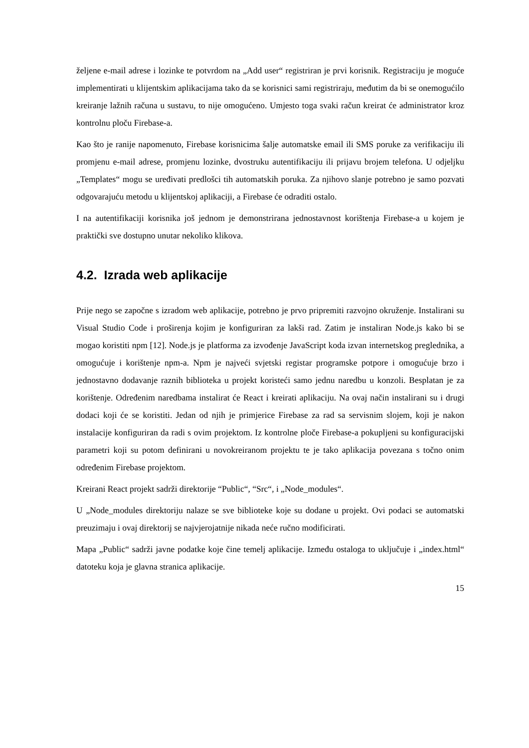željene e-mail adrese i lozinke te potvrdom na „Add user“ registriran je prvi korisnik. Registraciju je moguće implementirati u klijentskim aplikacijama tako da se korisnici sami registriraju, međutim da bi se onemogućilo kreiranje lažnih računa u sustavu, to nije omogućeno. Umjesto toga svaki račun kreirat će administrator kroz kontrolnu ploču Firebase-a.
Kao što je ranije napomenuto, Firebase korisnicima šalje automatske email ili SMS poruke za verifikaciju ili promjenu e-mail adrese, promjenu lozinke, dvostruku autentifikaciju ili prijavu brojem telefona. U odjeljku „Templates“ mogu se uređivati predlošci tih automatskih poruka. Za njihovo slanje potrebno je samo pozvati odgovarajuću metodu u klijentskoj aplikaciji, a Firebase će odraditi ostalo.
I na autentifikaciji korisnika još jednom je demonstrirana jednostavnost korištenja Firebase-a u kojem je praktički sve dostupno unutar nekoliko klikova.
4.2. Izrada web aplikacije
Prije nego se započne s izradom web aplikacije, potrebno je prvo pripremiti razvojno okruženje. Instalirani su Visual Studio Code i proširenja kojim je konfiguriran za lakši rad. Zatim je instaliran Node.js kako bi se mogao koristiti npm [12]. Node.js je platforma za izvođenje JavaScript koda izvan internetskog preglednika, a omogućuje i korištenje npm-a. Npm je najveći svjetski registar programske potpore i omogućuje brzo i jednostavno dodavanje raznih biblioteka u projekt koristeći samo jednu naredbu u konzoli. Besplatan je za korištenje. Određenim naredbama instalirat će React i kreirati aplikaciju. Na ovaj način instalirani su i drugi dodaci koji će se koristiti. Jedan od njih je primjerice Firebase za rad sa servisnim slojem, koji je nakon instalacije konfiguriran da radi s ovim projektom. Iz kontrolne ploče Firebase-a pokupljeni su konfiguracijski parametri koji su potom definirani u novokreiranom projektu te je tako aplikacija povezana s točno onim određenim Firebase projektom.
Kreirani React projekt sadrži direktorije “Public“, “Src“, i „Node_modules“.
U „Node_modules direktoriju nalaze se sve biblioteke koje su dodane u projekt. Ovi podaci se automatski preuzimaju i ovaj direktorij se najvjerojatnije nikada neće ručno modificirati.
Mapa „Public“ sadrži javne podatke koje čine temelj aplikacije. Između ostaloga to uključuje i „index.html“ datoteku koja je glavna stranica aplikacije.
15